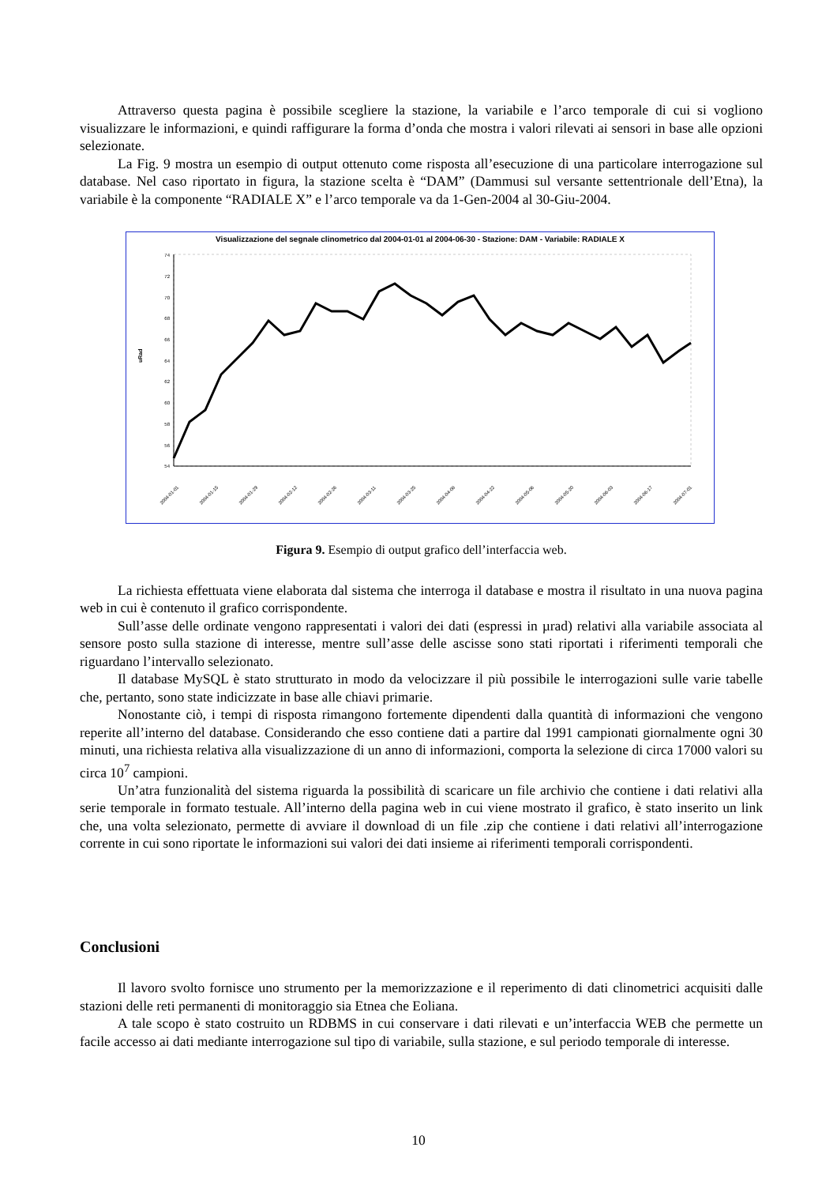Attraverso questa pagina è possibile scegliere la stazione, la variabile e l’arco temporale di cui si vogliono visualizzare le informazioni, e quindi raffigurare la forma d’onda che mostra i valori rilevati ai sensori in base alle opzioni selezionate.
La Fig. 9 mostra un esempio di output ottenuto come risposta all’esecuzione di una particolare interrogazione sul database. Nel caso riportato in figura, la stazione scelta è “DAM” (Dammusi sul versante settentrionale dell’Etna), la variabile è la componente “RADIALE X” e l’arco temporale va da 1-Gen-2004 al 30-Giu-2004.
Visualizzazione del segnale clinometrico dal 2004-01-01 al 2004-06-30 - Stazione: DAM - Variabile: RADIALE X
74
72
70
68
66
64
62
60
58
56
54
uRad
2004-01-01
2004-01-15
2004-01-29
2004-02-12
2004-02-26
2004-03-11
2004-03-25
2004-04-08
2004-04-22
2004-05-06
2004-05-20
2004-06-03
2004-06-17
2004-07-01
Figura 9. Esempio di output grafico dell’interfaccia web.
La richiesta effettuata viene elaborata dal sistema che interroga il database e mostra il risultato in una nuova pagina web in cui è contenuto il grafico corrispondente.
Sull’asse delle ordinate vengono rappresentati i valori dei dati (espressi in µrad) relativi alla variabile associata al sensore posto sulla stazione di interesse, mentre sull’asse delle ascisse sono stati riportati i riferimenti temporali che riguardano l’intervallo selezionato.
Il database MySQL è stato strutturato in modo da velocizzare il più possibile le interrogazioni sulle varie tabelle che, pertanto, sono state indicizzate in base alle chiavi primarie.
Nonostante ciò, i tempi di risposta rimangono fortemente dipendenti dalla quantità di informazioni che vengono reperite all’interno del database. Considerando che esso contiene dati a partire dal 1991 campionati giornalmente ogni 30 minuti, una richiesta relativa alla visualizzazione di un anno di informazioni, comporta la selezione di circa 17000 valori su circa 10<sup>7</sup> campioni.
Un’atra funzionalità del sistema riguarda la possibilità di scaricare un file archivio che contiene i dati relativi alla serie temporale in formato testuale. All’interno della pagina web in cui viene mostrato il grafico, è stato inserito un link che, una volta selezionato, permette di avviare il download di un file .zip che contiene i dati relativi all’interrogazione corrente in cui sono riportate le informazioni sui valori dei dati insieme ai riferimenti temporali corrispondenti.
Conclusioni
Il lavoro svolto fornisce uno strumento per la memorizzazione e il reperimento di dati clinometrici acquisiti dalle stazioni delle reti permanenti di monitoraggio sia Etnea che Eoliana.
A tale scopo è stato costruito un RDBMS in cui conservare i dati rilevati e un’interfaccia WEB che permette un facile accesso ai dati mediante interrogazione sul tipo di variabile, sulla stazione, e sul periodo temporale di interesse.
10